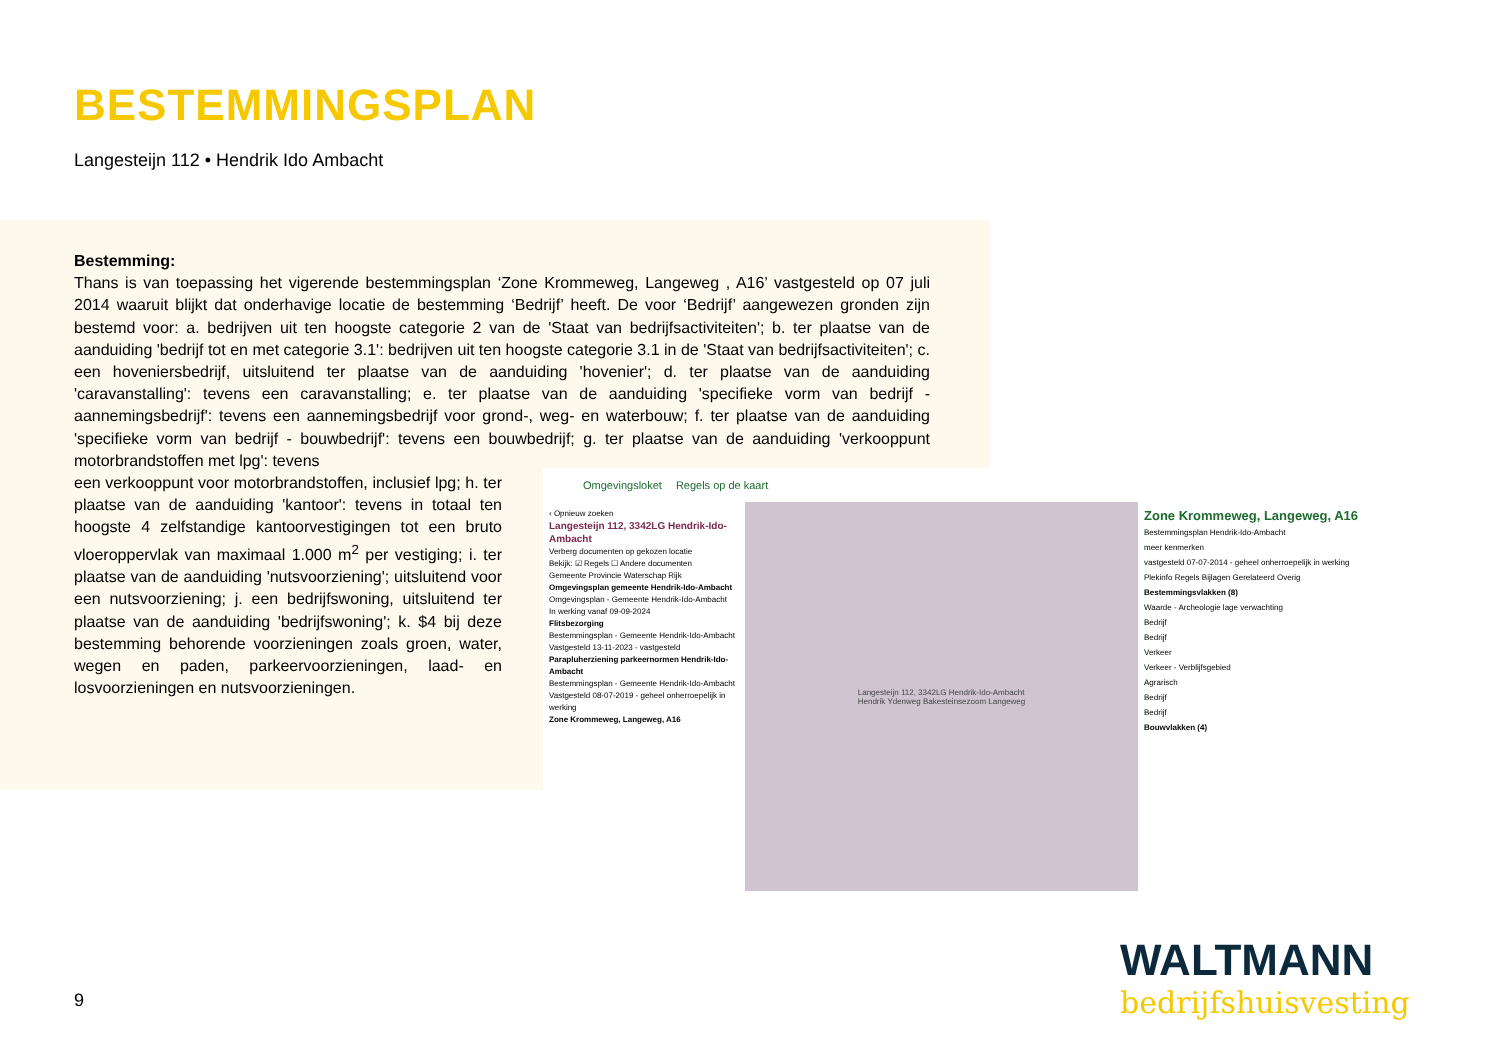BESTEMMINGSPLAN
Langesteijn 112 • Hendrik Ido Ambacht
Bestemming:
Thans is van toepassing het vigerende bestemmingsplan ‘Zone Krommeweg, Langeweg , A16’ vastgesteld op 07 juli 2014 waaruit blijkt dat onderhavige locatie de bestemming ‘Bedrijf’ heeft. De voor ‘Bedrijf’ aangewezen gronden zijn bestemd voor: a. bedrijven uit ten hoogste categorie 2 van de 'Staat van bedrijfsactiviteiten'; b. ter plaatse van de aanduiding 'bedrijf tot en met categorie 3.1': bedrijven uit ten hoogste categorie 3.1 in de 'Staat van bedrijfsactiviteiten'; c. een hoveniersbedrijf, uitsluitend ter plaatse van de aanduiding 'hovenier'; d. ter plaatse van de aanduiding 'caravanstalling': tevens een caravanstalling; e. ter plaatse van de aanduiding 'specifieke vorm van bedrijf - aannemingsbedrijf': tevens een aannemingsbedrijf voor grond-, weg- en waterbouw; f. ter plaatse van de aanduiding 'specifieke vorm van bedrijf - bouwbedrijf': tevens een bouwbedrijf; g. ter plaatse van de aanduiding 'verkooppunt motorbrandstoffen met lpg': tevens
een verkooppunt voor motorbrandstoffen, inclusief lpg; h. ter plaatse van de aanduiding 'kantoor': tevens in totaal ten hoogste 4 zelfstandige kantoorvestigingen tot een bruto vloeroppervlak van maximaal 1.000 m<sup>2</sup> per vestiging; i. ter plaatse van de aanduiding 'nutsvoorziening'; uitsluitend voor een nutsvoorziening; j. een bedrijfswoning, uitsluitend ter plaatse van de aanduiding 'bedrijfswoning'; k. $4 bij deze bestemming behorende voorzieningen zoals groen, water, wegen en paden, parkeervoorzieningen, laad- en losvoorzieningen en nutsvoorzieningen.
Omgevingsloket Regels op de kaart
‹ Opnieuw zoeken
Langesteijn 112, 3342LG Hendrik-Ido-Ambacht
Verberg documenten op gekozen locatie
Bekijk: ☑ Regels ☐ Andere documenten
Gemeente Provincie Waterschap Rijk
Omgevingsplan gemeente Hendrik-Ido-Ambacht
Omgevingsplan - Gemeente Hendrik-Ido-Ambacht
In werking vanaf 09-09-2024
Flitsbezorging
Bestemmingsplan - Gemeente Hendrik-Ido-Ambacht
Vastgesteld 13-11-2023 - vastgesteld
Parapluherziening parkeernormen Hendrik-Ido-Ambacht
Bestemmingsplan - Gemeente Hendrik-Ido-Ambacht
Vastgesteld 08-07-2019 - geheel onherroepelijk in werking
Zone Krommeweg, Langeweg, A16
Langesteijn 112, 3342LG Hendrik-Ido-Ambacht
Hendrik Ydenweg Bakesteinsezoom Langeweg
Zone Krommeweg, Langeweg, A16
Bestemmingsplan Hendrik-Ido-Ambacht
meer kenmerken
vastgesteld 07-07-2014 - geheel onherroepelijk in werking
Plekinfo Regels Bijlagen Gerelateerd Overig
Bestemmingsvlakken (8)
Waarde - Archeologie lage verwachting
Bedrijf
Bedrijf
Verkeer
Verkeer - Verblijfsgebied
Agrarisch
Bedrijf
Bedrijf
Bouwvlakken (4)
9
WALTMANN
bedrijfshuisvesting